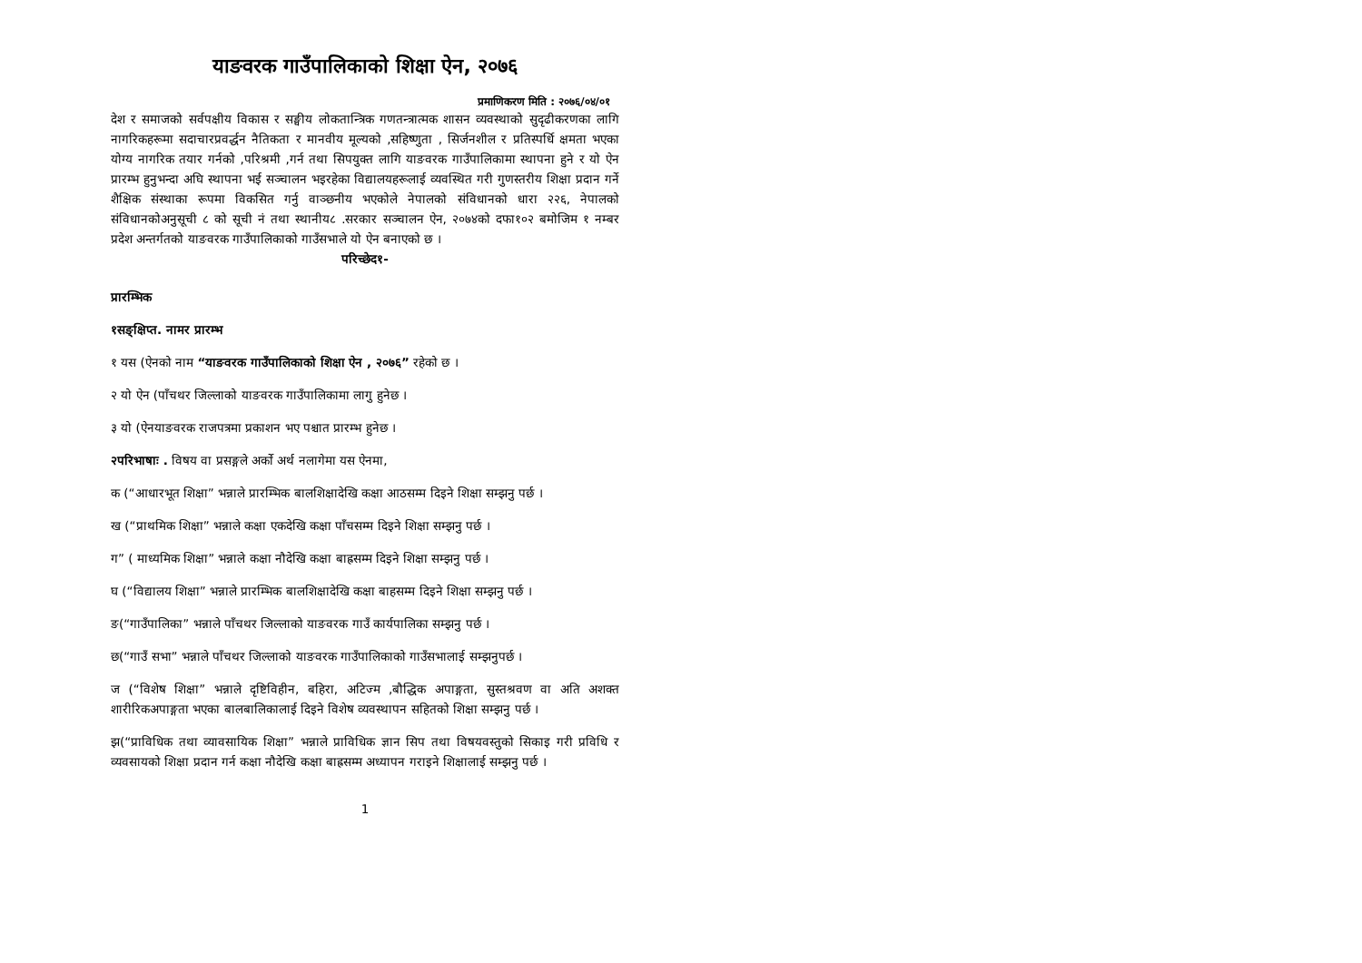याङवरक गाउँपालिकाको शिक्षा ऐन, २०७६
प्रमाणिकरण मिति : २०७६/०४/०१
देश र समाजको सर्वपक्षीय विकास र सङ्घीय लोकतान्त्रिक गणतन्त्रात्मक शासन व्यवस्थाको सुदृढीकरणका लागि नागरिकहरूमा सदाचारप्रवर्द्धन नैतिकता र मानवीय मूल्यको ,सहिष्णुता , सिर्जनशील र प्रतिस्पर्धि क्षमता भएका योग्य नागरिक तयार गर्नको ,परिश्रमी ,गर्न तथा सिपयुक्त लागि याङवरक गाउँपालिकामा स्थापना हुने र यो ऐन प्रारम्भ हुनुभन्दा अघि स्थापना भई सञ्चालन भइरहेका विद्यालयहरूलाई व्यवस्थित गरी गुणस्तरीय शिक्षा प्रदान गर्ने शैक्षिक संस्थाका रूपमा विकसित गर्नु वाञ्छनीय भएकोले नेपालको संविधानको धारा २२६, नेपालको संविधानकोअनुसूची ८ को सूची नं तथा स्थानीय८ .सरकार सञ्चालन ऐन, २०७४को दफा१०२ बमोजिम १ नम्बर प्रदेश अन्तर्गतको याङवरक गाउँपालिकाको गाउँसभाले यो ऐन बनाएको छ ।
परिच्छेद१-
प्रारम्भिक
१सङ्क्षिप्त. नामर प्रारम्भ
१ यस (ऐनको नाम “याङवरक गाउँपालिकाको शिक्षा ऐन , २०७६” रहेको छ ।
२ यो ऐन (पाँचथर जिल्लाको याङवरक गाउँपालिकामा लागु हुनेछ ।
३ यो (ऐनयाङवरक राजपत्रमा प्रकाशन भए पश्चात प्रारम्भ हुनेछ ।
२परिभाषाः . विषय वा प्रसङ्गले अर्को अर्थ नलागेमा यस ऐनमा,
क (“आधारभूत शिक्षा” भन्नाले प्रारम्भिक बालशिक्षादेखि कक्षा आठसम्म दिइने शिक्षा सम्झनु पर्छ ।
ख (“प्राथमिक शिक्षा” भन्नाले कक्षा एकदेखि कक्षा पाँचसम्म दिइने शिक्षा सम्झनु पर्छ ।
ग” ( माध्यमिक शिक्षा” भन्नाले कक्षा नौदेखि कक्षा बाह्रसम्म दिइने शिक्षा सम्झनु पर्छ ।
घ (“विद्यालय शिक्षा” भन्नाले प्रारम्भिक बालशिक्षादेखि कक्षा बाहसम्म दिइने शिक्षा सम्झनु पर्छ ।
ङ(“गाउँपालिका” भन्नाले पाँचथर जिल्लाको याङवरक गाउँ कार्यपालिका सम्झनु पर्छ ।
छ(“गाउँ सभा” भन्नाले पाँचथर जिल्लाको याङवरक गाउँपालिकाको गाउँसभालाई सम्झनुपर्छ ।
ज (“विशेष शिक्षा” भन्नाले दृष्टिविहीन, बहिरा, अटिज्म ,बौद्धिक अपाङ्गता, सुस्तश्रवण वा अति अशक्त शारीरिकअपाङ्गता भएका बालबालिकालाई दिइने विशेष व्यवस्थापन सहितको शिक्षा सम्झनु पर्छ ।
झ(“प्राविधिक तथा व्यावसायिक शिक्षा” भन्नाले प्राविधिक ज्ञान सिप तथा विषयवस्तुको सिकाइ गरी प्रविधि र व्यवसायको शिक्षा प्रदान गर्न कक्षा नौदेखि कक्षा बाह्रसम्म अध्यापन गराइने शिक्षालाई सम्झनु पर्छ ।
1